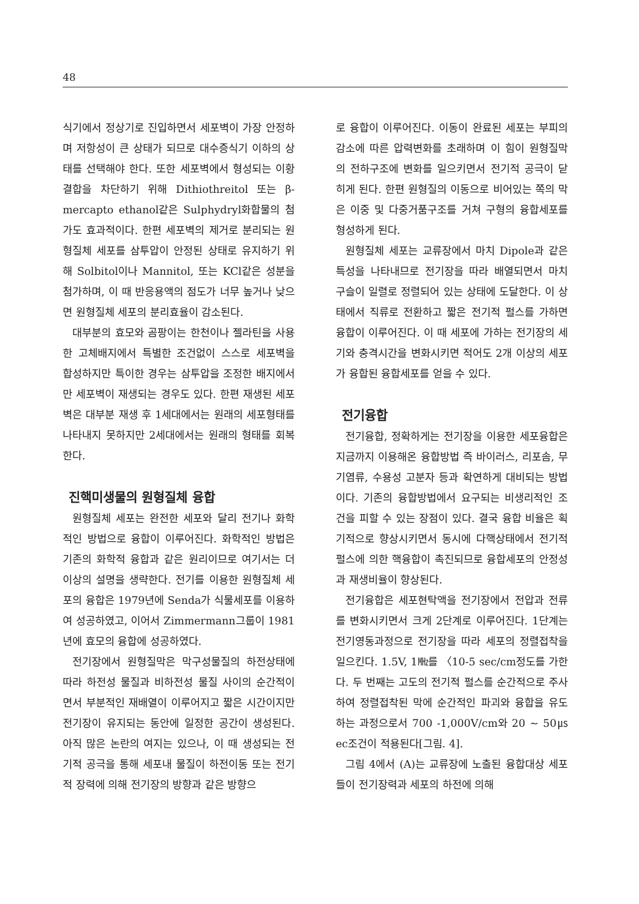48
식기에서 정상기로 진입하면서 세포벽이 가장 안정하며 저항성이 큰 상태가 되므로 대수증식기 이하의 상태를 선택해야 한다. 또한 세포벽에서 형성되는 이황결합을 차단하기 위해 Dithiothreitol 또는 β-mercapto ethanol같은 Sulphydryl화합물의 첨가도 효과적이다. 한편 세포벽의 제거로 분리되는 원형질체 세포를 삼투압이 안정된 상태로 유지하기 위해 Solbitol이나 Mannitol, 또는 KCl같은 성분을 첨가하며, 이 때 반응용액의 점도가 너무 높거나 낮으면 원형질체 세포의 분리효율이 감소된다.
대부분의 효모와 곰팡이는 한천이나 젤라틴을 사용한 고체배지에서 특별한 조건없이 스스로 세포벽을 합성하지만 특이한 경우는 삼투압을 조정한 배지에서만 세포벽이 재생되는 경우도 있다. 한편 재생된 세포벽은 대부분 재생 후 1세대에서는 원래의 세포형태를 나타내지 못하지만 2세대에서는 원래의 형태를 회복한다.
진핵미생물의 원형질체 융합
원형질체 세포는 완전한 세포와 달리 전기나 화학적인 방법으로 융합이 이루어진다. 화학적인 방법은 기존의 화학적 융합과 같은 원리이므로 여기서는 더 이상의 설명을 생략한다. 전기를 이용한 원형질체 세포의 융합은 1979년에 Senda가 식물세포를 이용하여 성공하였고, 이어서 Zimmermann그룹이 1981년에 효모의 융합에 성공하였다.
전기장에서 원형질막은 막구성물질의 하전상태에 따라 하전성 물질과 비하전성 물질 사이의 순간적이면서 부분적인 재배열이 이루어지고 짧은 시간이지만 전기장이 유지되는 동안에 일정한 공간이 생성된다. 아직 많은 논란의 여지는 있으나, 이 때 생성되는 전기적 공극을 통해 세포내 물질이 하전이동 또는 전기적 장력에 의해 전기장의 방향과 같은 방향으
로 융합이 이루어진다. 이동이 완료된 세포는 부피의 감소에 따른 압력변화를 초래하며 이 힘이 원형질막의 전하구조에 변화를 일으키면서 전기적 공극이 닫히게 된다. 한편 원형질의 이동으로 비어있는 쪽의 막은 이중 및 다중거품구조를 거쳐 구형의 융합세포를 형성하게 된다.
원형질체 세포는 교류장에서 마치 Dipole과 같은 특성을 나타내므로 전기장을 따라 배열되면서 마치 구슬이 일렬로 정렬되어 있는 상태에 도달한다. 이 상태에서 직류로 전환하고 짧은 전기적 펄스를 가하면 융합이 이루어진다. 이 때 세포에 가하는 전기장의 세기와 충격시간을 변화시키면 적어도 2개 이상의 세포가 융합된 융합세포를 얻을 수 있다.
전기융합
전기융합, 정확하게는 전기장을 이용한 세포융합은 지금까지 이용해온 융합방법 즉 바이러스, 리포솜, 무기염류, 수용성 고분자 등과 확연하게 대비되는 방법이다. 기존의 융합방법에서 요구되는 비생리적인 조건을 피할 수 있는 장점이 있다. 결국 융합 비율은 획기적으로 향상시키면서 동시에 다핵상태에서 전기적 펄스에 의한 핵융합이 촉진되므로 융합세포의 안정성과 재생비율이 향상된다.
전기융합은 세포현탁액을 전기장에서 전압과 전류를 변화시키면서 크게 2단계로 이루어진다. 1단계는 전기영동과정으로 전기장을 따라 세포의 정렬접착을 일으킨다. 1.5V, 1㎒를 〈10-5 sec/cm정도를 가한다. 두 번째는 고도의 전기적 펄스를 순간적으로 주사하여 정렬접착된 막에 순간적인 파괴와 융합을 유도하는 과정으로서 700 -1,000V/cm와 20 ~ 50㎲ec조건이 적용된다[그림. 4].
그림 4에서 (A)는 교류장에 노출된 융합대상 세포들이 전기장력과 세포의 하전에 의해